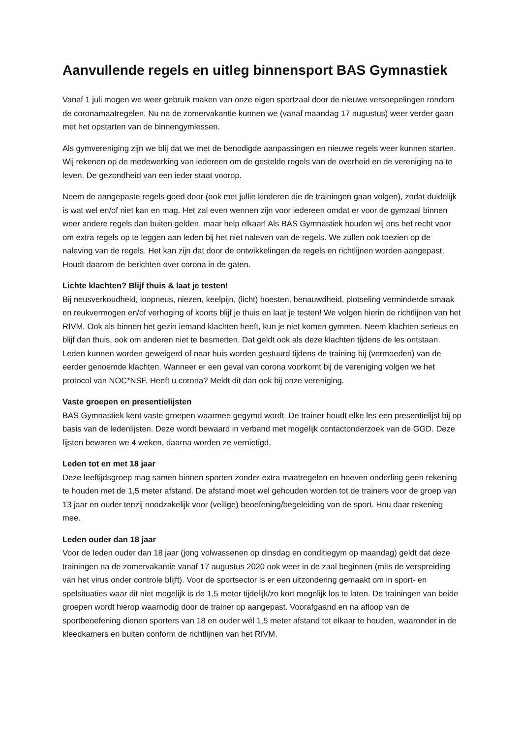Aanvullende regels en uitleg binnensport BAS Gymnastiek
Vanaf 1 juli mogen we weer gebruik maken van onze eigen sportzaal door de nieuwe versoepelingen rondom de coronamaatregelen. Nu na de zomervakantie kunnen we (vanaf maandag 17 augustus) weer verder gaan met het opstarten van de binnengymlessen.
Als gymvereniging zijn we blij dat we met de benodigde aanpassingen en nieuwe regels weer kunnen starten. Wij rekenen op de medewerking van iedereen om de gestelde regels van de overheid en de vereniging na te leven. De gezondheid van een ieder staat voorop.
Neem de aangepaste regels goed door (ook met jullie kinderen die de trainingen gaan volgen), zodat duidelijk is wat wel en/of niet kan en mag. Het zal even wennen zijn voor iedereen omdat er voor de gymzaal binnen weer andere regels dan buiten gelden, maar help elkaar! Als BAS Gymnastiek houden wij ons het recht voor om extra regels op te leggen aan leden bij het niet naleven van de regels. We zullen ook toezien op de naleving van de regels. Het kan zijn dat door de ontwikkelingen de regels en richtlijnen worden aangepast. Houdt daarom de berichten over corona in de gaten.
Lichte klachten? Blijf thuis & laat je testen!
Bij neusverkoudheid, loopneus, niezen, keelpijn, (licht) hoesten, benauwdheid, plotseling verminderde smaak en reukvermogen en/of verhoging of koorts blijf je thuis en laat je testen! We volgen hierin de richtlijnen van het RIVM. Ook als binnen het gezin iemand klachten heeft, kun je niet komen gymmen. Neem klachten serieus en blijf dan thuis, ook om anderen niet te besmetten. Dat geldt ook als deze klachten tijdens de les ontstaan. Leden kunnen worden geweigerd of naar huis worden gestuurd tijdens de training bij (vermoeden) van de eerder genoemde klachten. Wanneer er een geval van corona voorkomt bij de vereniging volgen we het protocol van NOC*NSF. Heeft u corona? Meldt dit dan ook bij onze vereniging.
Vaste groepen en presentielijsten
BAS Gymnastiek kent vaste groepen waarmee gegymd wordt. De trainer houdt elke les een presentielijst bij op basis van de ledenlijsten. Deze wordt bewaard in verband met mogelijk contactonderzoek van de GGD. Deze lijsten bewaren we 4 weken, daarna worden ze vernietigd.
Leden tot en met 18 jaar
Deze leeftijdsgroep mag samen binnen sporten zonder extra maatregelen en hoeven onderling geen rekening te houden met de 1,5 meter afstand. De afstand moet wel gehouden worden tot de trainers voor de groep van 13 jaar en ouder tenzij noodzakelijk voor (veilige) beoefening/begeleiding van de sport. Hou daar rekening mee.
Leden ouder dan 18 jaar
Voor de leden ouder dan 18 jaar (jong volwassenen op dinsdag en conditiegym op maandag) geldt dat deze trainingen na de zomervakantie vanaf 17 augustus 2020 ook weer in de zaal beginnen (mits de verspreiding van het virus onder controle blijft). Voor de sportsector is er een uitzondering gemaakt om in sport- en spelsituaties waar dit niet mogelijk is de 1,5 meter tijdelijk/zo kort mogelijk los te laten. De trainingen van beide groepen wordt hierop waarnodig door de trainer op aangepast. Voorafgaand en na afloop van de sportbeoefening dienen sporters van 18 en ouder wél 1,5 meter afstand tot elkaar te houden, waaronder in de kleedkamers en buiten conform de richtlijnen van het RIVM.